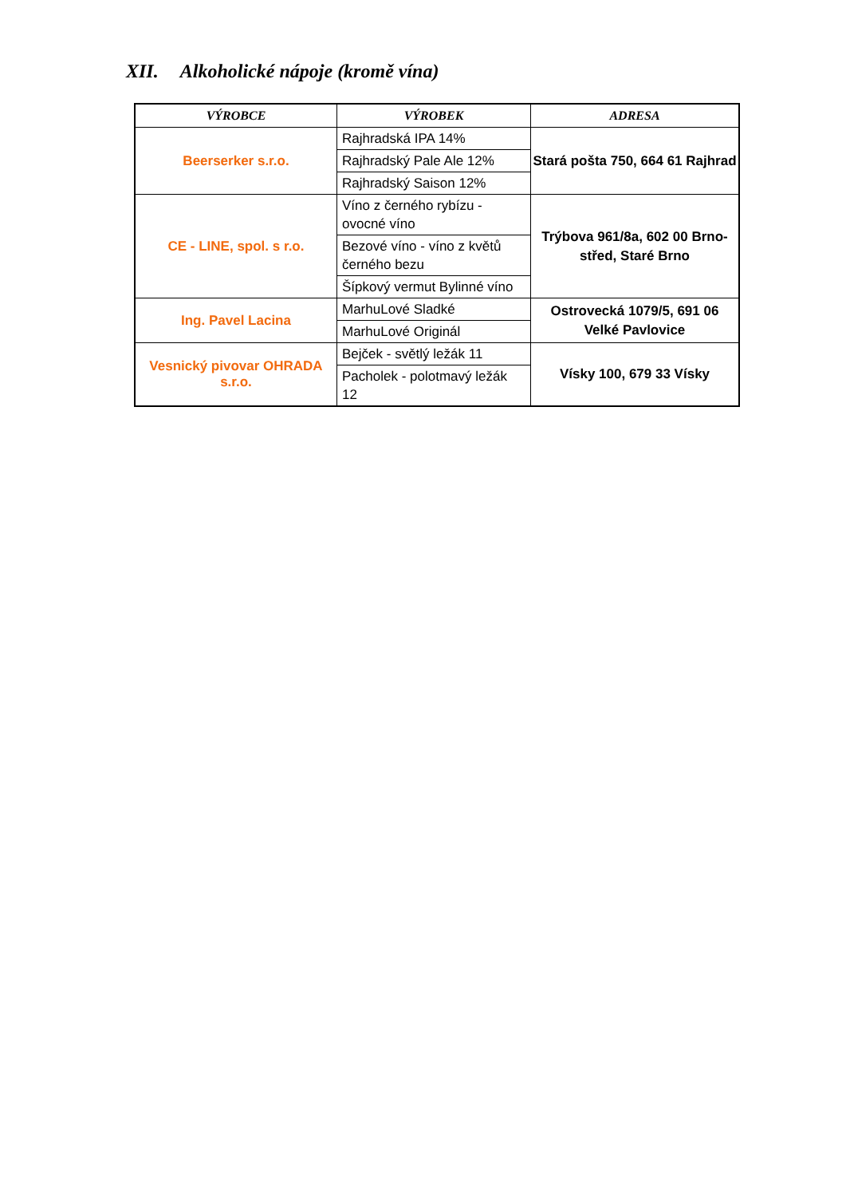XII. Alkoholické nápoje (kromě vína)
| VÝROBCE | VÝROBEK | ADRESA |
| --- | --- | --- |
| Beerserker s.r.o. | Rajhradská IPA 14% | Stará pošta 750, 664 61 Rajhrad |
| | Rajhradský Pale Ale 12% | |
| | Rajhradský Saison 12% | |
| CE - LINE, spol. s r.o. | Víno z černého rybízu - ovocné víno | Trýbova 961/8a, 602 00 Brno-střed, Staré Brno |
| | Bezové víno - víno z květů černého bezu | |
| | Šípkový vermut Bylinné víno | |
| Ing. Pavel Lacina | MarhuLové Sladké | Ostrovecká 1079/5, 691 06 Velké Pavlovice |
| | MarhuLové Originál | |
| Vesnický pivovar OHRADA s.r.o. | Bejček - světlý ležák 11 | Vísky 100, 679 33 Vísky |
| | Pacholek - polotmavý ležák 12 | |